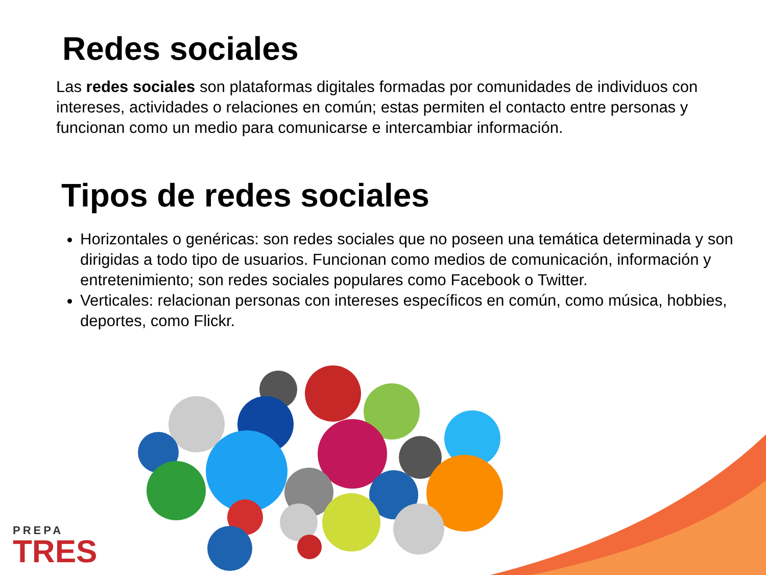Redes sociales
Las redes sociales son plataformas digitales formadas por comunidades de individuos con intereses, actividades o relaciones en común; estas permiten el contacto entre personas y funcionan como un medio para comunicarse e intercambiar información.
Tipos de redes sociales
Horizontales o genéricas: son redes sociales que no poseen una temática determinada y son dirigidas a todo tipo de usuarios. Funcionan como medios de comunicación, información y entretenimiento; son redes sociales populares como Facebook o Twitter.
Verticales: relacionan personas con intereses específicos en común, como música, hobbies, deportes, como Flickr.
PREPA
TRES